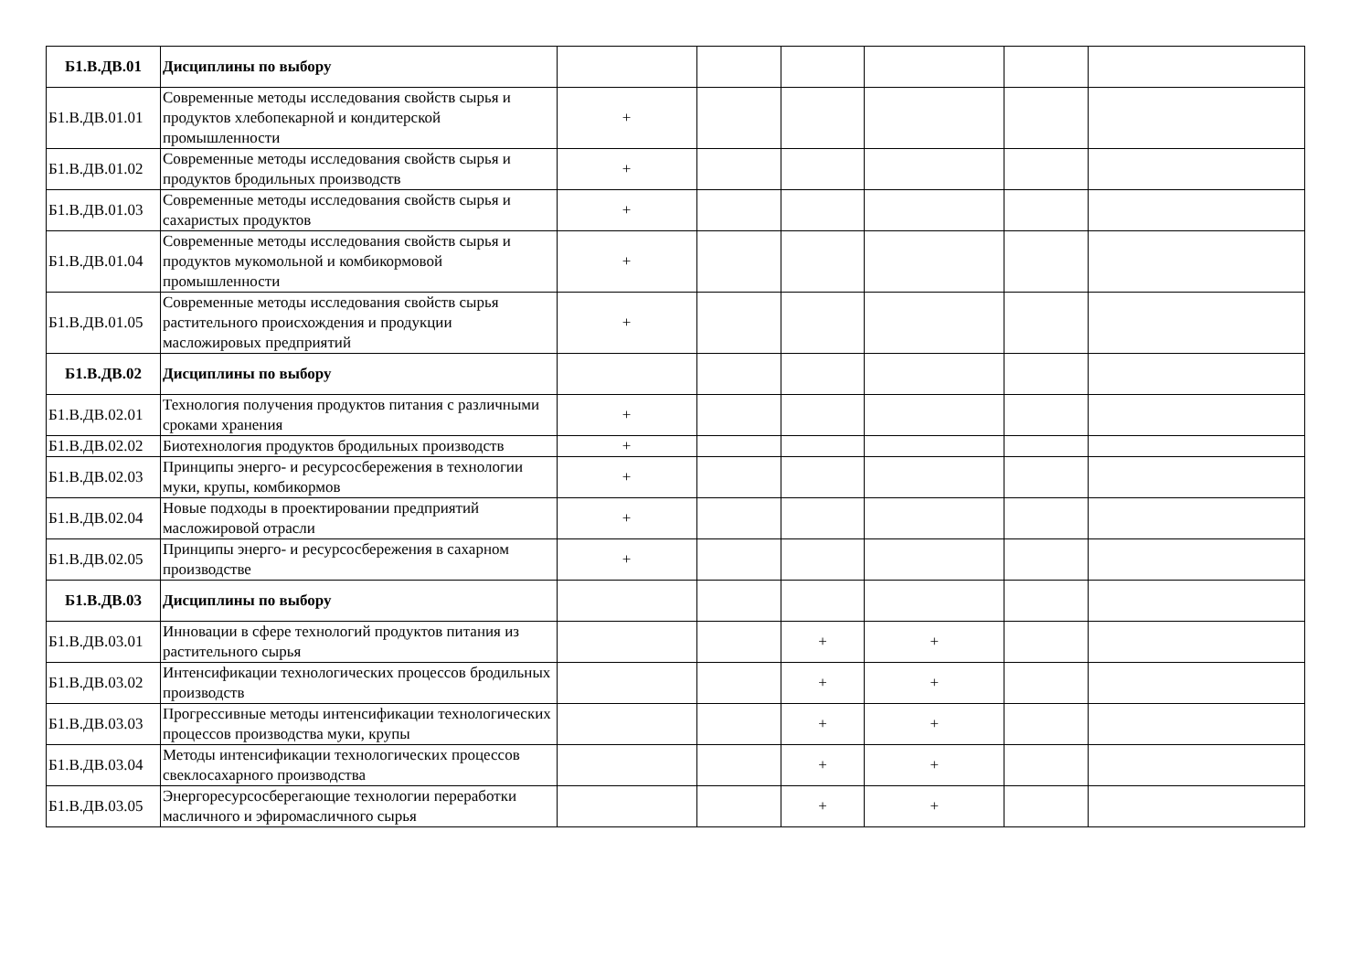| Б1.В.ДВ.01 | Дисциплины по выбору | | | | | | |
| Б1.В.ДВ.01.01 | Современные методы исследования свойств сырья и продуктов хлебопекарной и кондитерской промышленности | + | | | | | |
| Б1.В.ДВ.01.02 | Современные методы исследования свойств сырья и продуктов бродильных производств | + | | | | | |
| Б1.В.ДВ.01.03 | Современные методы исследования свойств сырья и сахаристых продуктов | + | | | | | |
| Б1.В.ДВ.01.04 | Современные методы исследования свойств сырья и продуктов мукомольной и комбикормовой промышленности | + | | | | | |
| Б1.В.ДВ.01.05 | Современные методы исследования свойств сырья растительного происхождения и продукции масложировых предприятий | + | | | | | |
| Б1.В.ДВ.02 | Дисциплины по выбору | | | | | | |
| Б1.В.ДВ.02.01 | Технология получения продуктов питания с различными сроками хранения | + | | | | | |
| Б1.В.ДВ.02.02 | Биотехнология продуктов бродильных производств | + | | | | | |
| Б1.В.ДВ.02.03 | Принципы энерго- и ресурсосбережения в технологии муки, крупы, комбикормов | + | | | | | |
| Б1.В.ДВ.02.04 | Новые подходы в проектировании предприятий масложировой отрасли | + | | | | | |
| Б1.В.ДВ.02.05 | Принципы энерго- и ресурсосбережения в сахарном производстве | + | | | | | |
| Б1.В.ДВ.03 | Дисциплины по выбору | | | | | | |
| Б1.В.ДВ.03.01 | Инновации в сфере технологий продуктов питания из растительного сырья | | | + | + | | |
| Б1.В.ДВ.03.02 | Интенсификации технологических процессов бродильных производств | | | + | + | | |
| Б1.В.ДВ.03.03 | Прогрессивные методы интенсификации технологических процессов производства муки, крупы | | | + | + | | |
| Б1.В.ДВ.03.04 | Методы интенсификации технологических процессов свеклосахарного производства | | | + | + | | |
| Б1.В.ДВ.03.05 | Энергоресурсосберегающие технологии переработки масличного и эфиромасличного сырья | | | + | + | | |